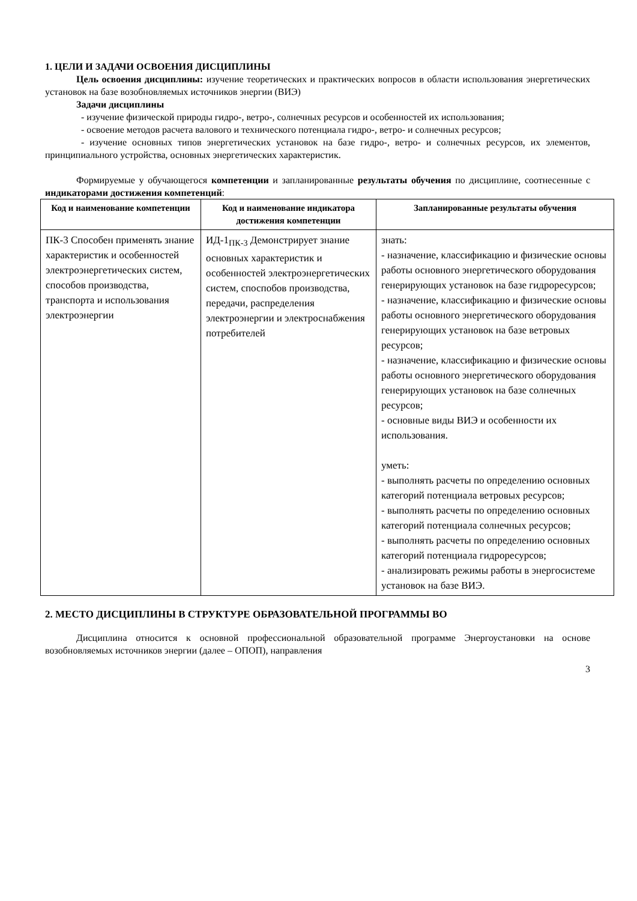1. ЦЕЛИ И ЗАДАЧИ ОСВОЕНИЯ ДИСЦИПЛИНЫ
Цель освоения дисциплины: изучение теоретических и практических вопросов в области использования энергетических установок на базе возобновляемых источников энергии (ВИЭ)
Задачи дисциплины
- изучение физической природы гидро-, ветро-, солнечных ресурсов и особенностей их использования;
- освоение методов расчета валового и технического потенциала гидро-, ветро- и солнечных ресурсов;
- изучение основных типов энергетических установок на базе гидро-, ветро- и солнечных ресурсов, их элементов, принципиального устройства, основных энергетических характеристик.
Формируемые у обучающегося компетенции и запланированные результаты обучения по дисциплине, соотнесенные с индикаторами достижения компетенций:
| Код и наименование компетенции | Код и наименование индикатора достижения компетенции | Запланированные результаты обучения |
| --- | --- | --- |
| ПК-3 Способен применять знание характеристик и особенностей электроэнергетических систем, способов производства, транспорта и использования электроэнергии | ИД-1<sub>ПК-3</sub> Демонстрирует знание основных характеристик и особенностей электроэнергетических систем, споспобов производства, передачи, распределения электроэнергии и электроснабжения потребителей | знать: - назначение, классификацию и физические основы работы основного энергетического оборудования генерирующих установок на базе гидроресурсов; - назначение, классификацию и физические основы работы основного энергетического оборудования генерирующих установок на базе ветровых ресурсов; - назначение, классификацию и физические основы работы основного энергетического оборудования генерирующих установок на базе солнечных ресурсов; - основные виды ВИЭ и особенности их использования. уметь: - выполнять расчеты по определению основных категорий потенциала ветровых ресурсов; - выполнять расчеты по определению основных категорий потенциала солнечных ресурсов; - выполнять расчеты по определению основных категорий потенциала гидроресурсов; - анализировать режимы работы в энергосистеме установок на базе ВИЭ. |
2. МЕСТО ДИСЦИПЛИНЫ В СТРУКТУРЕ ОБРАЗОВАТЕЛЬНОЙ ПРОГРАММЫ ВО
Дисциплина относится к основной профессиональной образовательной программе Энергоустановки на основе возобновляемых источников энергии (далее – ОПОП), направления
3